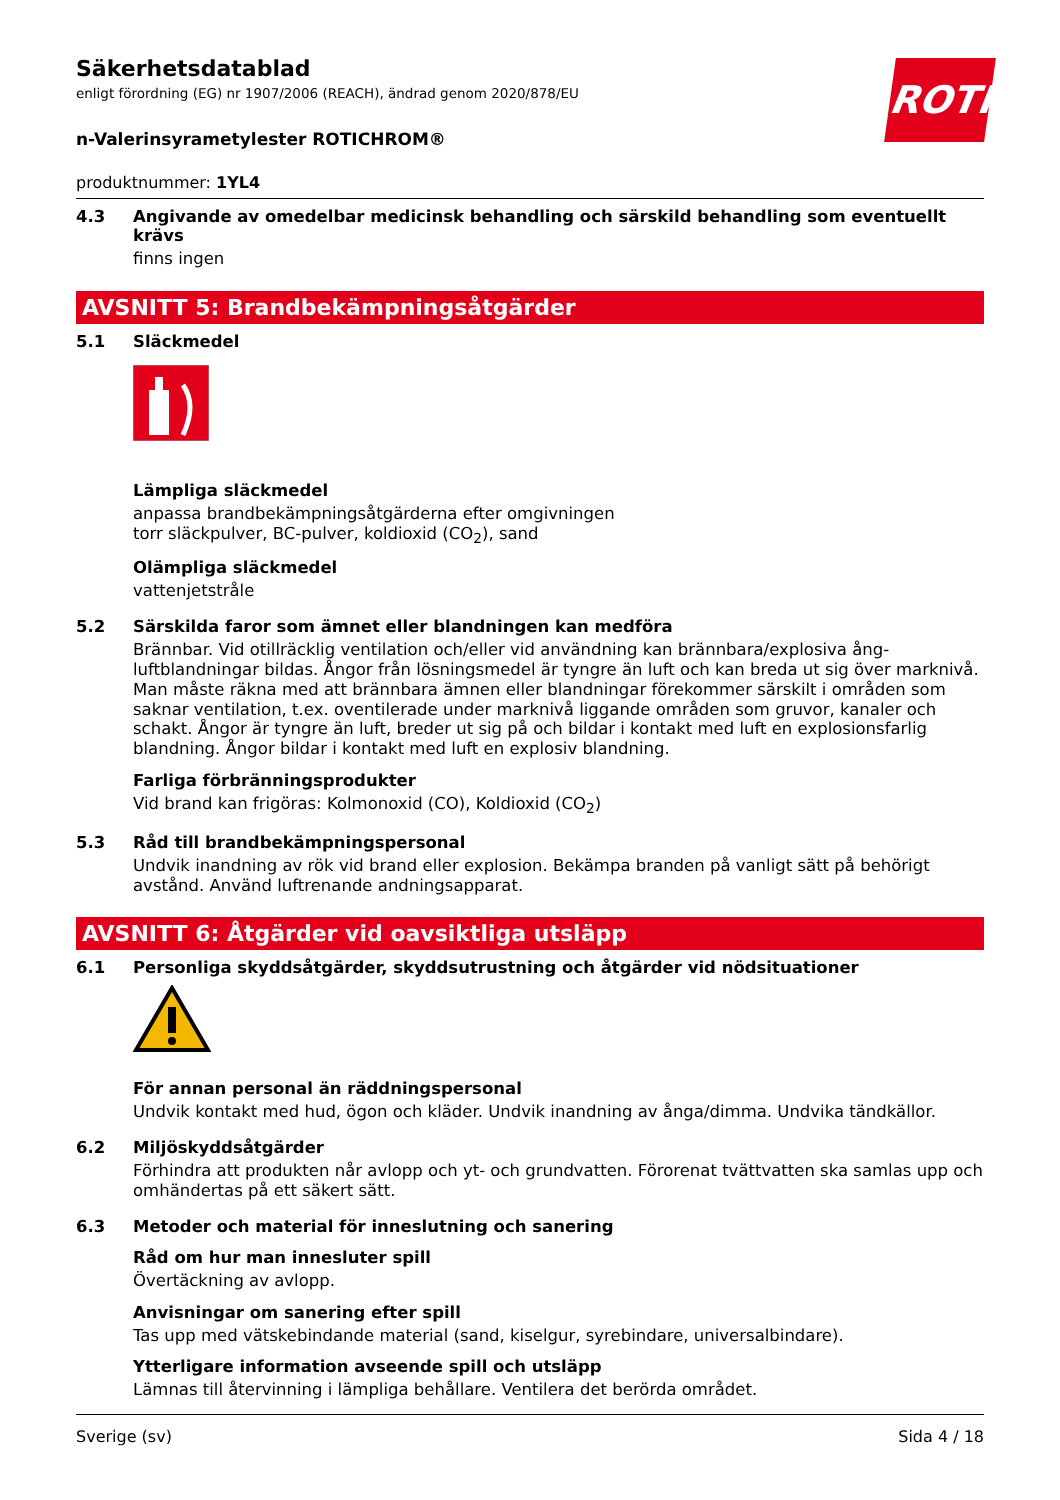ROTH
Säkerhetsdatablad
enligt förordning (EG) nr 1907/2006 (REACH), ändrad genom 2020/878/EU
n-Valerinsyrametylester ROTICHROM®
produktnummer: 1YL4
4.3 Angivande av omedelbar medicinsk behandling och särskild behandling som eventuellt krävs
finns ingen
AVSNITT 5: Brandbekämpningsåtgärder
5.1 Släckmedel
Lämpliga släckmedel
anpassa brandbekämpningsåtgärderna efter omgivningen
torr släckpulver, BC-pulver, koldioxid (CO<sub>2</sub>), sand
Olämpliga släckmedel
vattenjetstråle
5.2 Särskilda faror som ämnet eller blandningen kan medföra
Brännbar. Vid otillräcklig ventilation och/eller vid användning kan brännbara/explosiva ång-luftblandningar bildas. Ångor från lösningsmedel är tyngre än luft och kan breda ut sig över marknivå. Man måste räkna med att brännbara ämnen eller blandningar förekommer särskilt i områden som saknar ventilation, t.ex. oventilerade under marknivå liggande områden som gruvor, kanaler och schakt. Ångor är tyngre än luft, breder ut sig på och bildar i kontakt med luft en explosionsfarlig blandning. Ångor bildar i kontakt med luft en explosiv blandning.
Farliga förbränningsprodukter
Vid brand kan frigöras: Kolmonoxid (CO), Koldioxid (CO<sub>2</sub>)
5.3 Råd till brandbekämpningspersonal
Undvik inandning av rök vid brand eller explosion. Bekämpa branden på vanligt sätt på behörigt avstånd. Använd luftrenande andningsapparat.
AVSNITT 6: Åtgärder vid oavsiktliga utsläpp
6.1 Personliga skyddsåtgärder, skyddsutrustning och åtgärder vid nödsituationer
För annan personal än räddningspersonal
Undvik kontakt med hud, ögon och kläder. Undvik inandning av ånga/dimma. Undvika tändkällor.
6.2 Miljöskyddsåtgärder
Förhindra att produkten når avlopp och yt- och grundvatten. Förorenat tvättvatten ska samlas upp och omhändertas på ett säkert sätt.
6.3 Metoder och material för inneslutning och sanering
Råd om hur man innesluter spill
Övertäckning av avlopp.
Anvisningar om sanering efter spill
Tas upp med vätskebindande material (sand, kiselgur, syrebindare, universalbindare).
Ytterligare information avseende spill och utsläpp
Lämnas till återvinning i lämpliga behållare. Ventilera det berörda området.
Sverige (sv) Sida 4 / 18